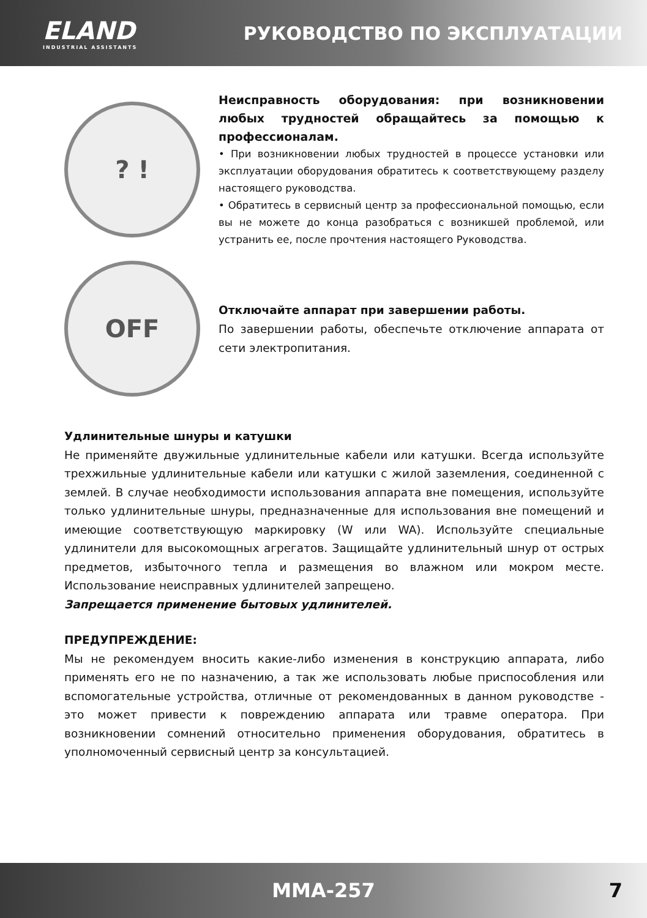ELAND
INDUSTRIAL ASSISTANTS
РУКОВОДСТВО ПО ЭКСПЛУАТАЦИИ
? !
Неисправность оборудования: при возникновении любых трудностей обращайтесь за помощью к профессионалам.
• При возникновении любых трудностей в процессе установки или эксплуатации оборудования обратитесь к соответствующему разделу настоящего руководства.
• Обратитесь в сервисный центр за профессиональной помощью, если вы не можете до конца разобраться с возникшей проблемой, или устранить ее, после прочтения настоящего Руководства.
OFF
Отключайте аппарат при завершении работы.
По завершении работы, обеспечьте отключение аппарата от сети электропитания.
Удлинительные шнуры и катушки
Не применяйте двужильные удлинительные кабели или катушки. Всегда используйте трехжильные удлинительные кабели или катушки с жилой заземления, соединенной с землей. В случае необходимости использования аппарата вне помещения, используйте только удлинительные шнуры, предназначенные для использования вне помещений и имеющие соответствующую маркировку (W или WA). Используйте специальные удлинители для высокомощных агрегатов. Защищайте удлинительный шнур от острых предметов, избыточного тепла и размещения во влажном или мокром месте. Использование неисправных удлинителей запрещено.
Запрещается применение бытовых удлинителей.
ПРЕДУПРЕЖДЕНИЕ:
Мы не рекомендуем вносить какие-либо изменения в конструкцию аппарата, либо применять его не по назначению, а так же использовать любые приспособления или вспомогательные устройства, отличные от рекомендованных в данном руководстве - это может привести к повреждению аппарата или травме оператора. При возникновении сомнений относительно применения оборудования, обратитесь в уполномоченный сервисный центр за консультацией.
MMA-257 7